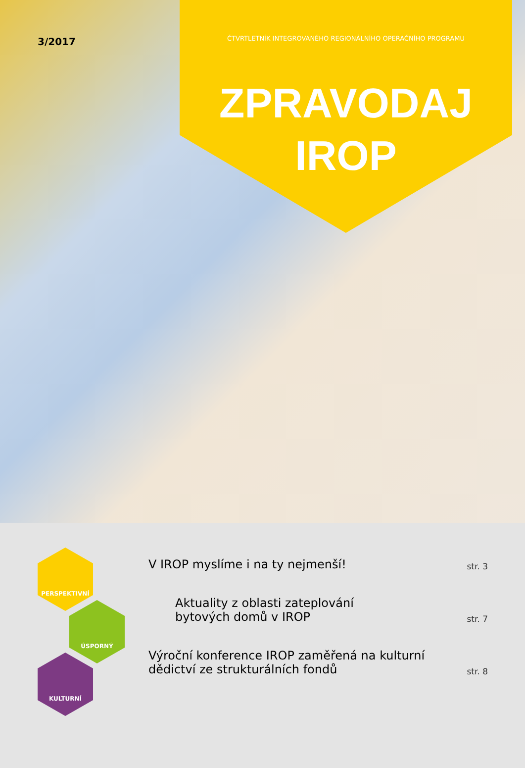3/2017
ČTVRTLETNÍK INTEGROVANÉHO REGIONÁLNÍHO OPERAČNÍHO PROGRAMU
ZPRAVODAJ
IROP
PERSPEKTIVNÍ
ÚSPORNÝ
KULTURNÍ
V IROP myslíme i na ty nejmenší!
str. 3
Aktuality z oblasti zateplování
bytových domů v IROP
str. 7
Výroční konference IROP zaměřená na kulturní
dědictví ze strukturálních fondů
str. 8